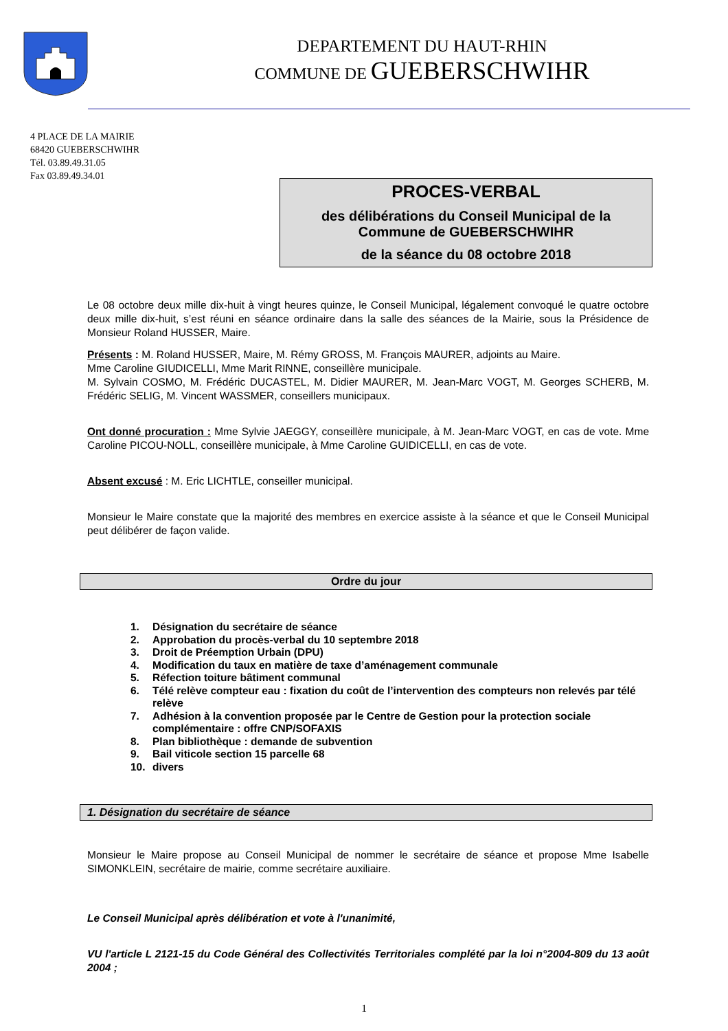DEPARTEMENT DU HAUT-RHIN
COMMUNE DE GUEBERSCHWIHR
4 PLACE DE LA MAIRIE
68420 GUEBERSCHWIHR
Tél. 03.89.49.31.05
Fax 03.89.49.34.01
PROCES-VERBAL
des délibérations du Conseil Municipal de la
Commune de GUEBERSCHWIHR
de la séance du 08 octobre 2018
Le 08 octobre deux mille dix-huit à vingt heures quinze, le Conseil Municipal, légalement convoqué le quatre octobre deux mille dix-huit, s’est réuni en séance ordinaire dans la salle des séances de la Mairie, sous la Présidence de Monsieur Roland HUSSER, Maire.
Présents : M. Roland HUSSER, Maire, M. Rémy GROSS, M. François MAURER, adjoints au Maire.
Mme Caroline GIUDICELLI, Mme Marit RINNE, conseillère municipale.
M. Sylvain COSMO, M. Frédéric DUCASTEL, M. Didier MAURER, M. Jean-Marc VOGT, M. Georges SCHERB, M. Frédéric SELIG, M. Vincent WASSMER, conseillers municipaux.
Ont donné procuration : Mme Sylvie JAEGGY, conseillère municipale, à M. Jean-Marc VOGT, en cas de vote. Mme Caroline PICOU-NOLL, conseillère municipale, à Mme Caroline GUIDICELLI, en cas de vote.
Absent excusé : M. Eric LICHTLE, conseiller municipal.
Monsieur le Maire constate que la majorité des membres en exercice assiste à la séance et que le Conseil Municipal peut délibérer de façon valide.
Ordre du jour
1. Désignation du secrétaire de séance
2. Approbation du procès-verbal du 10 septembre 2018
3. Droit de Préemption Urbain (DPU)
4. Modification du taux en matière de taxe d’aménagement communale
5. Réfection toiture bâtiment communal
6. Télé relève compteur eau : fixation du coût de l’intervention des compteurs non relevés par télé relève
7. Adhésion à la convention proposée par le Centre de Gestion pour la protection sociale complémentaire : offre CNP/SOFAXIS
8. Plan bibliothèque : demande de subvention
9. Bail viticole section 15 parcelle 68
10. divers
1. Désignation du secrétaire de séance
Monsieur le Maire propose au Conseil Municipal de nommer le secrétaire de séance et propose Mme Isabelle SIMONKLEIN, secrétaire de mairie, comme secrétaire auxiliaire.
Le Conseil Municipal après délibération et vote à l'unanimité,
VU l'article L 2121-15 du Code Général des Collectivités Territoriales complété par la loi n°2004-809 du 13 août 2004 ;
1